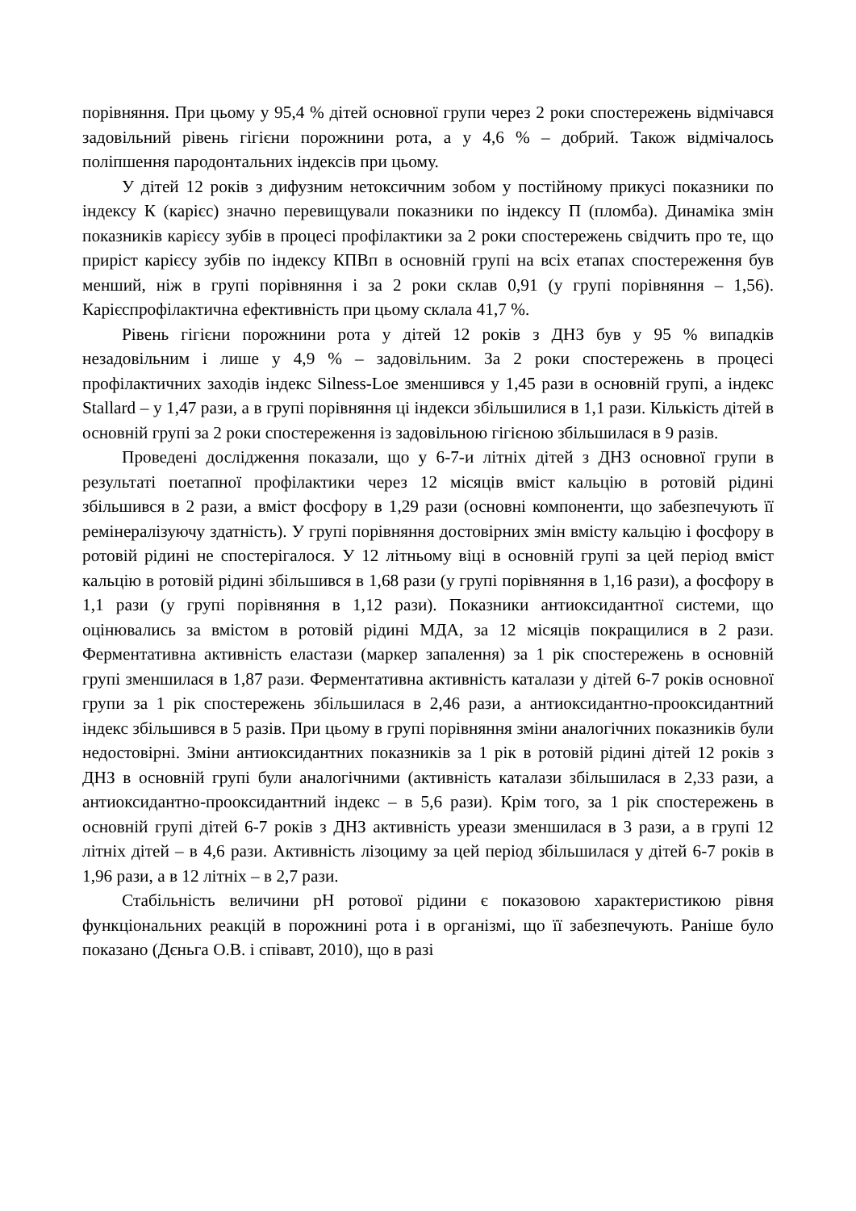порівняння. При цьому у 95,4 % дітей основної групи через 2 роки спостережень відмічався задовільний рівень гігієни порожнини рота, а у 4,6 % – добрий. Також відмічалось поліпшення пародонтальних індексів при цьому.
У дітей 12 років з дифузним нетоксичним зобом у постійному прикусі показники по індексу К (карієс) значно перевищували показники по індексу П (пломба). Динаміка змін показників карієсу зубів в процесі профілактики за 2 роки спостережень свідчить про те, що приріст карієсу зубів по індексу КПВп в основній групі на всіх етапах спостереження був менший, ніж в групі порівняння і за 2 роки склав 0,91 (у групі порівняння – 1,56). Карієспрофілактична ефективність при цьому склала 41,7 %.
Рівень гігієни порожнини рота у дітей 12 років з ДНЗ був у 95 % випадків незадовільним і лише у 4,9 % – задовільним. За 2 роки спостережень в процесі профілактичних заходів індекс Silness-Loe зменшився у 1,45 рази в основній групі, а індекс Stallard – у 1,47 рази, а в групі порівняння ці індекси збільшилися в 1,1 рази. Кількість дітей в основній групі за 2 роки спостереження із задовільною гігієною збільшилася в 9 разів.
Проведені дослідження показали, що у 6-7-и літніх дітей з ДНЗ основної групи в результаті поетапної профілактики через 12 місяців вміст кальцію в ротовій рідині збільшився в 2 рази, а вміст фосфору в 1,29 рази (основні компоненти, що забезпечують її ремінералізуючу здатність). У групі порівняння достовірних змін вмісту кальцію і фосфору в ротовій рідині не спостерігалося. У 12 літньому віці в основній групі за цей період вміст кальцію в ротовій рідині збільшився в 1,68 рази (у групі порівняння в 1,16 рази), а фосфору в 1,1 рази (у групі порівняння в 1,12 рази). Показники антиоксидантної системи, що оцінювались за вмістом в ротовій рідині МДА, за 12 місяців покращилися в 2 рази. Ферментативна активність еластази (маркер запалення) за 1 рік спостережень в основній групі зменшилася в 1,87 рази. Ферментативна активність каталази у дітей 6-7 років основної групи за 1 рік спостережень збільшилася в 2,46 рази, а антиоксидантно-прооксидантний індекс збільшився в 5 разів. При цьому в групі порівняння зміни аналогічних показників були недостовірні. Зміни антиоксидантних показників за 1 рік в ротовій рідині дітей 12 років з ДНЗ в основній групі були аналогічними (активність каталази збільшилася в 2,33 рази, а антиоксидантно-прооксидантний індекс – в 5,6 рази). Крім того, за 1 рік спостережень в основній групі дітей 6-7 років з ДНЗ активність уреази зменшилася в 3 рази, а в групі 12 літніх дітей – в 4,6 рази. Активність лізоциму за цей період збільшилася у дітей 6-7 років в 1,96 рази, а в 12 літніх – в 2,7 рази.
Стабільність величини pH ротової рідини є показовою характеристикою рівня функціональних реакцій в порожнині рота і в організмі, що її забезпечують. Раніше було показано (Дєньга О.В. і співавт, 2010), що в разі